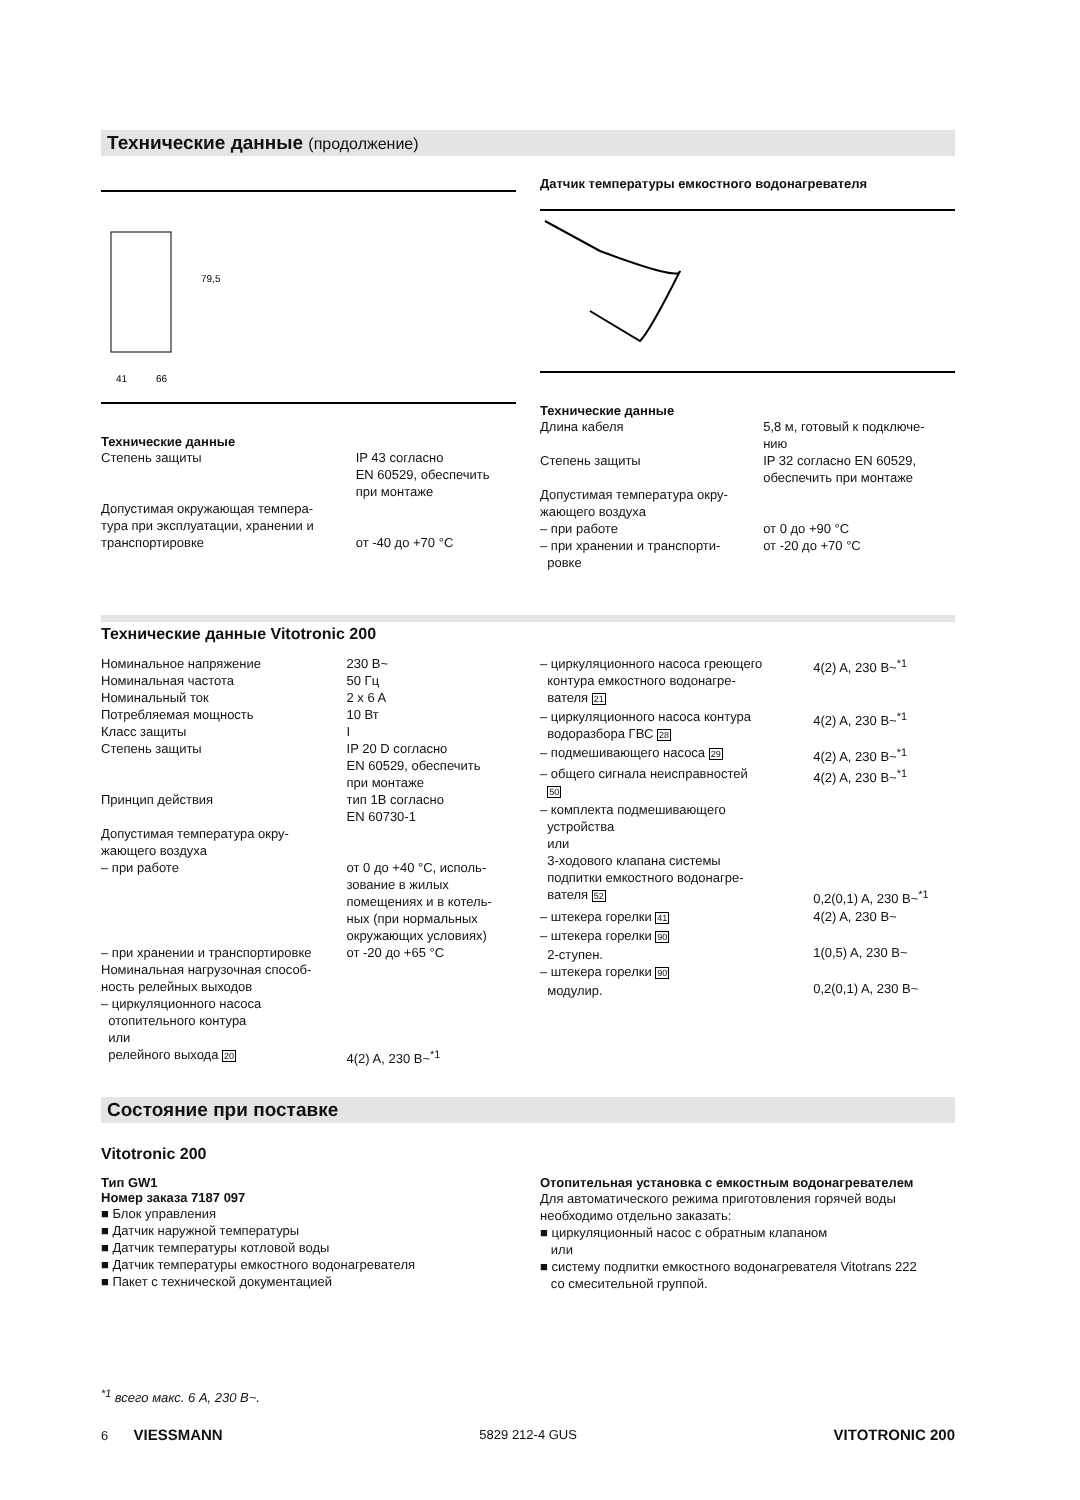Технические данные (продолжение)
79,5
66
41
Технические данные
| Степень защиты | IP 43 согласно EN 60529, обеспечить при монтаже |
| Допустимая окружающая темпера- тура при эксплуатации, хранении и транспортировке | от -40 до +70 °C |
Датчик температуры емкостного водонагревателя
Технические данные
| Длина кабеля | 5,8 м, готовый к подключе- нию |
| Степень защиты | IP 32 согласно EN 60529, обеспечить при монтаже |
| Допустимая температура окру- жающего воздуха | |
| – при работе | от 0 до +90 °C |
| – при хранении и транспорти- ровке | от -20 до +70 °C |
Технические данные Vitotronic 200
| Номинальное напряжение | 230 В~ |
| Номинальная частота | 50 Гц |
| Номинальный ток | 2 x 6 A |
| Потребляемая мощность | 10 Вт |
| Класс защиты | I |
| Степень защиты | IP 20 D согласно EN 60529, обеспечить при монтаже |
| Принцип действия | тип 1B согласно EN 60730-1 |
| Допустимая температура окру- жающего воздуха | |
| – при работе | от 0 до +40 °C, исполь- зование в жилых помещениях и в котель- ных (при нормальных окружающих условиях) |
| – при хранении и транспортировке | от -20 до +65 °C |
| Номинальная нагрузочная способ- ность релейных выходов – циркуляционного насоса отопительного контура или релейного выхода 20 | 4(2) A, 230 В~<sup>*1</sup> |
| – циркуляционного насоса греющего контура емкостного водонагре- вателя 21 | 4(2) A, 230 В~<sup>*1</sup> |
| – циркуляционного насоса контура водоразбора ГВС 28 | 4(2) A, 230 В~<sup>*1</sup> |
| – подмешивающего насоса 29 | 4(2) A, 230 В~<sup>*1</sup> |
| – общего сигнала неисправностей 50 | 4(2) A, 230 В~<sup>*1</sup> |
| – комплекта подмешивающего устройства или 3-ходового клапана системы подпитки емкостного водонагре- вателя 52 | 0,2(0,1) A, 230 В~<sup>*1</sup> |
| – штекера горелки 41 | 4(2) A, 230 В~ |
| – штекера горелки 90 2-ступен. | 1(0,5) A, 230 В~ |
| – штекера горелки 90 модулир. | 0,2(0,1) A, 230 В~ |
Состояние при поставке
Vitotronic 200
Тип GW1
Номер заказа 7187 097
■ Блок управления
■ Датчик наружной температуры
■ Датчик температуры котловой воды
■ Датчик температуры емкостного водонагревателя
■ Пакет с технической документацией
Отопительная установка с емкостным водонагревателем
Для автоматического режима приготовления горячей воды необходимо отдельно заказать:
■ циркуляционный насос с обратным клапаном
или
■ систему подпитки емкостного водонагревателя Vitotrans 222
со смесительной группой.
<sup>*1</sup> всего макс. 6 A, 230 В~.
6 VIESSMANN
5829 212-4 GUS
VITOTRONIC 200